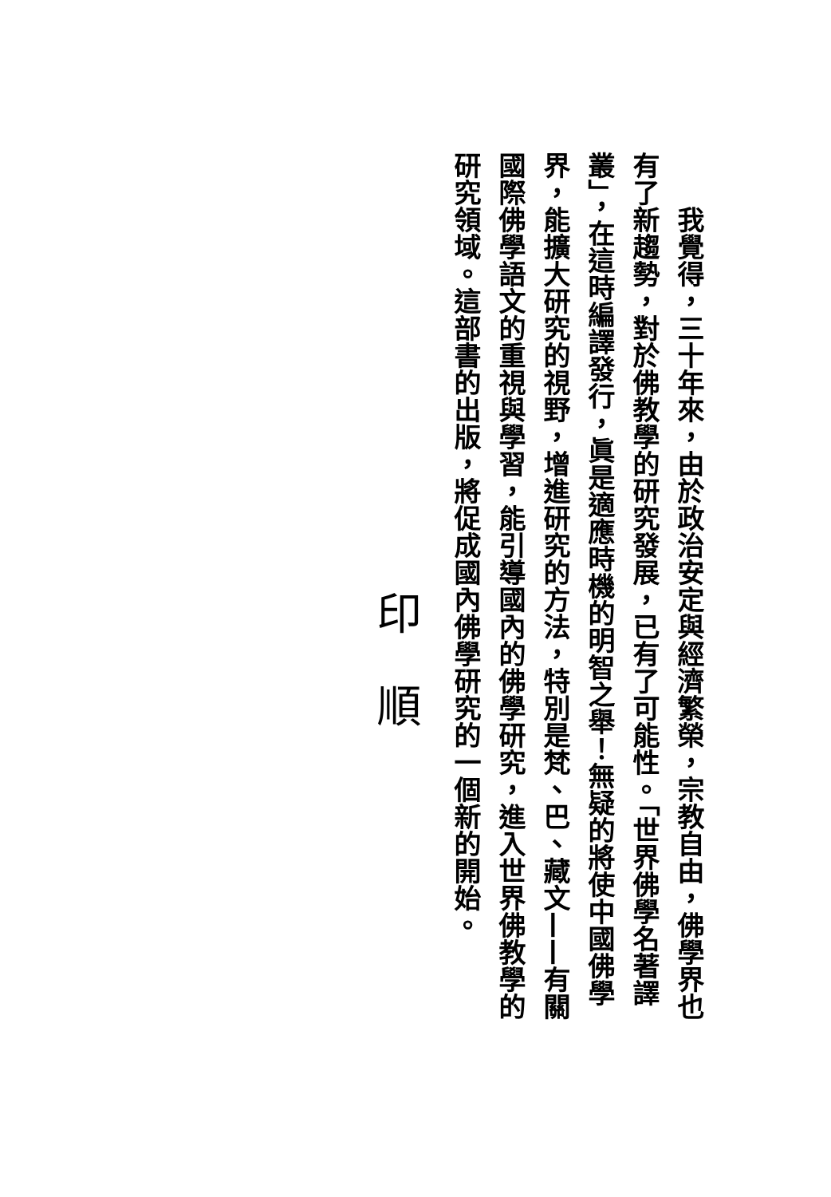我覺得，三十年來，由於政治安定與經濟繁榮，宗教自由，佛學界也有了新趨勢，對於佛教學的研究發展，已有了可能性。「世界佛學名著譯叢」，在這時編譯發行，眞是適應時機的明智之舉！無疑的將使中國佛學界，能擴大研究的視野，增進研究的方法，特別是梵、巴、藏文——有關國際佛學語文的重視與學習，能引導國內的佛學研究，進入世界佛教學的研究領域。這部書的出版，將促成國內佛學研究的一個新的開始。
印順